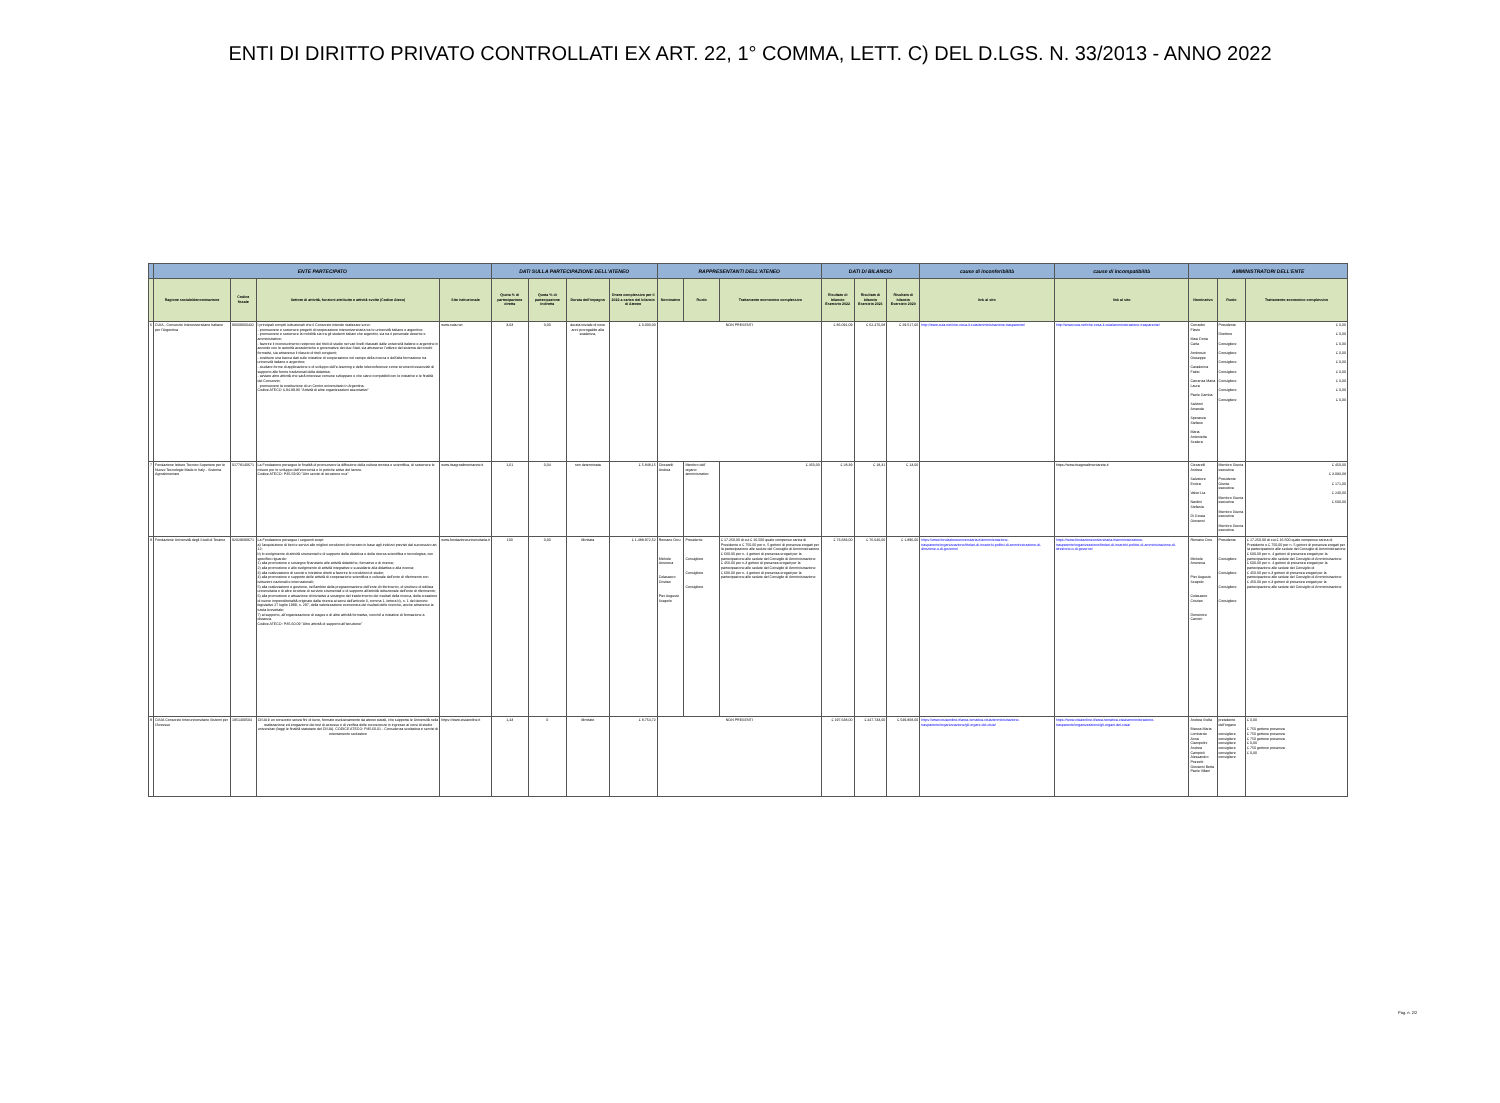ENTI DI DIRITTO PRIVATO CONTROLLATI EX ART. 22, 1° COMMA, LETT. C) DEL D.LGS. N. 33/2013 - ANNO 2022
| | ENTE PARTECIPATO | | | | DATI SULLA PARTECIPAZIONE DELL'ATENEO | | | | RAPPRESENTANTI DELL'ATENEO | | | DATI DI BILANCIO | | | cause di inconferibilità | cause di incompatibilità | AMMINISTRATORI DELL'ENTE | | |
| --- | --- | --- | --- | --- | --- | --- | --- | --- | --- | --- | --- | --- | --- | --- | --- | --- | --- | --- | --- |
| | Ragione sociale/denominazione | Codice fiscale | Settore di attività, funzioni attribuite e attività svolte (Codice Ateco) | Sito istituzionale | Quota % di partecipazione diretta | Quota % di partecipazione indiretta | Durata dell'impegno | Onere complessivo per il 2022 a carico del bilancio di Ateneo | Nominativo | Ruolo | Trattamento economico complessivo | Risultato di bilancio Esercizio 2022 | Risultato di bilancio Esercizio 2021 | Risultato di bilancio Esercizio 2020 | link al sito | link al sito | Nominativo | Ruolo | Trattamento economico complessivo |
| 6 | CUIA - Consorzio Interuniversitario Italiano per l'Argentina | 90009000432 | I principali compiti istituzionali che il Consorzio intende realizzare sono: - promuovere e sostenere progetti di cooperazione interuniversitaria tra le università italiane e argentine; - promuovere e sostenere la mobilità sia tra gli studenti italiani che argentini, sia tra il personale docente e amministrativo; - favorire il riconoscimento reciproco dei titoli di studio nei vari livelli rilasciati dalle università italiane e argentine in accordo con le autorità accademiche e governative dei due Stati, sia attraverso l'utilizzo del sistema dei crediti formativi, sia attraverso il rilascio di titoli congiunti; - costituire una banca dati sulle iniziative di cooperazione nel campo della ricerca e dell'alta formazione tra università italiane e argentine; - studiare forme di applicazione e di sviluppo dell'e-learning e delle teleconferenze come strumenti essenziali di supporto alle forme tradizionali della didattica; - avviare altre attività che sarà interesse comune sviluppare e che siano compatibili con le iniziative e le finalità del Consorzio; - promuovere la costituzione di un Centro universitario in Argentina. Codice ATECO S.94.99.90 "Attività di altre organizzazioni associative" | www.cuia.net | 3,03 | 0,00 | durata iniziale di nove anni prorogabile alla scadenza, | € 3.000,00 | NON PRESENTI | | | € 86.091,09 | € 62.476,08 | € 29.517,00 | http://www.cuia.net/che-cosa-il-cuia/amministrazione-trasparente/ | http://www.cuia.net/che-cosa-il-cuia/amministrazione-trasparente/ | Corradini Flavio Masi Doria Carla Ambrosio Giuseppe Caradonna Fabio Carranza Maria Laura Paolo Gamba Salvioni Amanda Speranza Stefano Maria Antonietta Scalera | Presidente Direttore Consigliere Consigliere Consigliere Consigliere Consigliere Consigliere Consigliere | € 0,00 € 0,00 € 0,00 € 0,00 € 0,00 € 0,00 € 0,00 € 0,00 € 0,00 |
| 7 | Fondazione Istituto Tecnico Superiore per le Nuove Tecnologie Made in Italy - Sistema Agroalimentare | 01778140671 | La Fondazione persegue le finalità di promuovere la diffusione della cultura tecnica e scientifica, di sostenere le misure per lo sviluppo dell'economia e le potiche attive del lavoro. Codice ATECO: P.85.59.90 "Altri servizi di istruzione nca" | www.itsagroalimentarete.it | 1,61 | 0,04 | non determinata | € 5.848,15 | Ciccarelli Andrea | Membro dell' organo amministrativo | € 450,00 | € 28,39 | € 18,31 | € 13,00 | | https://www.itsagroalimentarete.it | Ciccarelli Andrea Salvatore Enrica Valeri Lia Nardini Stefania Di Giosia Giovanni | Membro Giunta esecutiva Presidente Giunta esecutiva Membro Giunta esecutiva Membro Giunta esecutiva Membro Giunta esecutiva | € 450,00 € 3.083,08 € 171,00 € 240,00 € 600,00 |
| 8 | Fondazione Università degli Studi di Teramo | 92029690671 | La Fondazione persegue i seguenti scopi: a) l'acquisizione di beni e servizi alle migliori condizioni di mercato in base agli indirizzi previsti dal successivo art. 12; b) lo svolgimento di attività strumentali e di supporto della didattica e della ricerca scientifica e tecnologica, con specifico riguardo: 1) alla promozione e sostegno finanziario alle attività didattiche, formative e di ricerca; 2) alla promozione e allo svolgimento di attività integrative e sussidiarie alla didattica e alla ricerca; 3) alla realizzazione di servizi e iniziative diretti a favorire le condizioni di studio; 4) alla promozione e supporto delle attività di cooperazione scientifica e culturale dell'ente di riferimento con istituzioni nazionali e internazionali; 5) alla realizzazione e gestione, nell'ambito della programmazione dell'ente di riferimento, di strutture di edilizia universitaria e di altre strutture di servizio strumentali e di supporto all'attività istituzionale dell'ente di riferimento; 6) alla promozione e attuazione di iniziative a sostegno del trasferimento dei risultati della ricerca, della creazione di nuove imprenditorialità originate dalla ricerca ai sensi dell'articolo 3, comma 1, lettera b), n. 1 del decreto legislativo 27 luglio 1999, n. 297, della valorizzazione economica dei risultati delle ricerche, anche attraverso la tutela brevettale; 7) al supporto, all'organizzazione di stages e di altre attività formative, nonché a iniziative di formazione a distanza. Codice ATECO: P.85.60.09 "Altre attività di supporto all'istruzione" | www.fondazioneuniversitaria.it | 100 | 0,00 | illimitata | € 1.488.972,52 | Romano Orru Michele Amorena Colasacco Cristian Pier Augusto Scapolo | Presidente Consigliere Consigliere Consigliere | € 17.250.00 di cui € 16.500 quale compenso carica di Presidente e € 750.00 per n. 5 gettoni di presenza erogati per la partecipazione alle sedute del Consiglio di Amministrazione € 600.00 per n. 4 gettoni di presenza erogati per la partecipazione alle sedute del Consiglio di Amministrazione € 450.00 per n.3 gettoni di presenza erogati per la partecipazione alle sedute del Consiglio di Amministrazione € 600.00 per n. 4 gettoni di presenza erogati per la partecipazione alle sedute del Consiglio di Amministrazione | € 73.683,00 | € 76.640,00 | € 1.896,00 | https://www.fondazioneuniversitaria.it/amministrazione-trasparente/organizzazione/titolari-di-incarichi-politici-di-amministrazione-di-direzione-o-di-governo/ | https://www.fondazioneuniversitaria.it/amministrazione-trasparente/organizzazione/titolari-di-incarichi-politici-di-amministrazione-di-direzione-o-di-governo/ | Romano Orru Michele Amorena Pier Augusto Scapolo Colasacco Cristian Domenico Carrieri | Presidente Consigliere Consigliere Consigliere Consigliere | € 17.250.00 di cui € 16.500 quale compenso carica di Presidente e € 750.00 per n. 5 gettoni di presenza erogati per la partecipazione alle sedute del Consiglio di Amministrazione € 600.00 per n. 4 gettoni di presenza erogati per la partecipazione alle sedute del Consiglio di Amministrazione € 600.00 per n. 4 gettoni di presenza erogati per la partecipazione alle sedute del Consiglio di € 450.00 per n.3 gettoni di presenza erogati per la partecipazione alle sedute del Consiglio di Amministrazione € 450.00 per n.3 gettoni di presenza erogati per la partecipazione alle sedute del Consiglio di Amministrazione |
| 9 | CISIA Consorzio Interuniversitario Sistemi per l'Accesso | 1951400504 | CISIA è un consorzio senza fini di lucro, formato esclusivamente da atenei statali, che supporta le Università nella realizzazione ed erogazione dei test di accesso e di verifica delle conoscenze in ingresso ai corsi di studio universitari (leggi le finalità statutarie del CISIA). CODICE ATECO: P.85.60.01 - Consulenza scolastica e servizi di orientamento scolastico | https://www.cisiaonline.it | 1,43 | 0 | illimitato | € 8.754,72 | NON PRESENTI | | | € 197.638,00 | € 447.733,00 | € 549.808,00 | https://www.cisiaonline.it/area-tematica-cisia/amministrazione-trasparente/organizzazione/gli-organi-del-cisia/ | https://www.cisiaonline.it/area-tematica-cisia/amministrazione-trasparente/organizzazione/gli-organi-del-cisia/ | Andrea Stella Bianca Maria Lombardo Anna Ciampolini Andrea Campioli Alessandro Pozzetti Giovanni Betta Paolo Villani | presidente dell'organo consigliere consigliere consigliere consigliere consigliere consigliere | € 0,00 € 750 gettone presenza € 750 gettone presenza € 750 gettone presenza € 0,00 € 750 gettone presenza € 0,00 |
Pag. n. 2/2